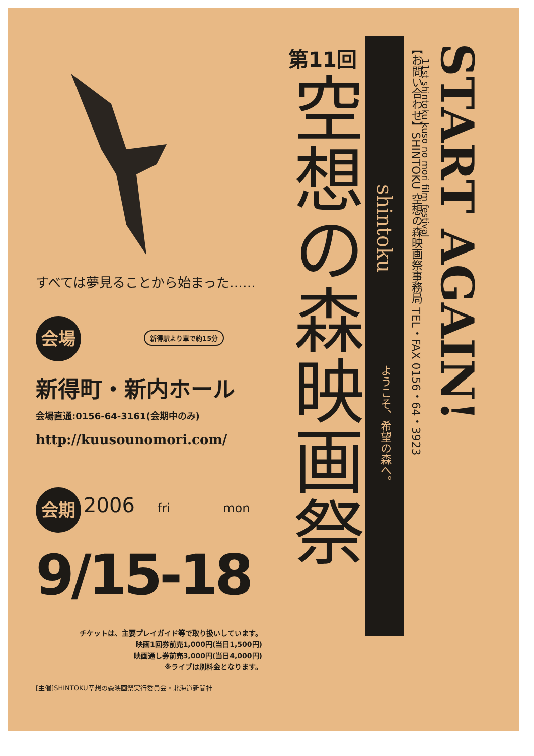すべては夢見ることから始まった……
会場 新得駅より車で約15分
新得町・新内ホール
会場直通:0156-64-3161(会期中のみ)
http://kuusounomori.com/
会期 2006 fri mon
9/15-18
チケットは、主要プレイガイド等で取り扱いしています。
映画1回券前売1,000円(当日1,500円)
映画通し券前売3,000円(当日4,000円)
※ライブは別料金となります。
[主催]SHINTOKU空想の森映画祭実行委員会・北海道新聞社
第11回
空想の森映画祭
shintoku ようこそ、希望の森へ。
【お問い合わせ】SHINTOKU 空想の森映画祭事務局 TEL・FAX 0156・64・3923
START AGAIN!
11st shintoku kuso no mori film festival